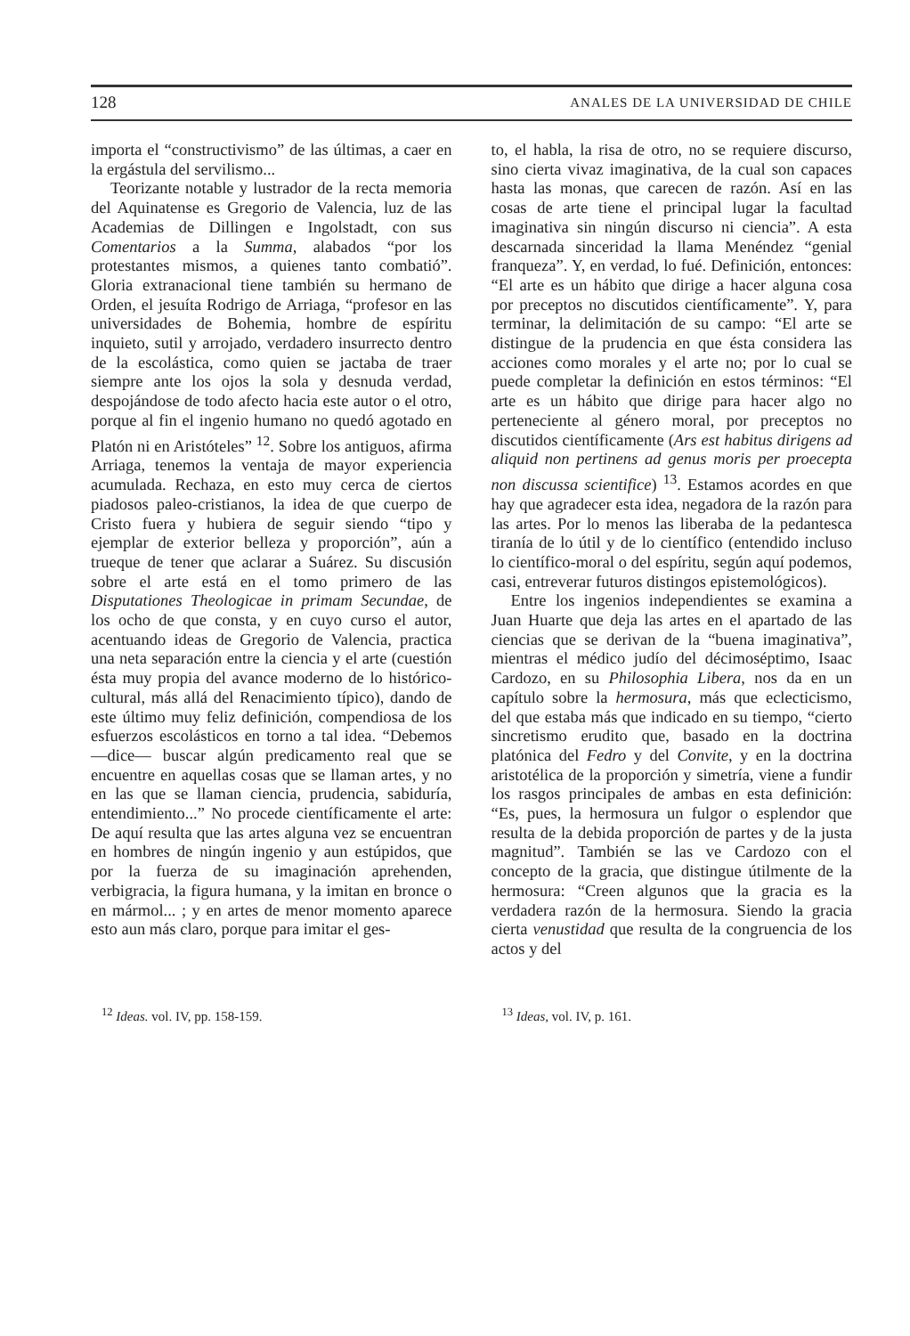128 ANALES DE LA UNIVERSIDAD DE CHILE
importa el “constructivismo” de las últimas, a caer en la ergástula del servilismo...
Teorizante notable y lustrador de la recta memoria del Aquinatense es Gregorio de Valencia, luz de las Academias de Dillingen e Ingolstadt, con sus Comentarios a la Summa, alabados “por los protestantes mismos, a quienes tanto combatió”. Gloria extranacional tiene también su hermano de Orden, el jesuíta Rodrigo de Arriaga, “profesor en las universidades de Bohemia, hombre de espíritu inquieto, sutil y arrojado, verdadero insurrecto dentro de la escolástica, como quien se jactaba de traer siempre ante los ojos la sola y desnuda verdad, despojándose de todo afecto hacia este autor o el otro, porque al fin el ingenio humano no quedó agotado en Platón ni en Aristóteles” <sup>12</sup>. Sobre los antiguos, afirma Arriaga, tenemos la ventaja de mayor experiencia acumulada. Rechaza, en esto muy cerca de ciertos piadosos paleo-cristianos, la idea de que cuerpo de Cristo fuera y hubiera de seguir siendo “tipo y ejemplar de exterior belleza y proporción”, aún a trueque de tener que aclarar a Suárez. Su discusión sobre el arte está en el tomo primero de las Disputationes Theologicae in primam Secundae, de los ocho de que consta, y en cuyo curso el autor, acentuando ideas de Gregorio de Valencia, practica una neta separación entre la ciencia y el arte (cuestión ésta muy propia del avance moderno de lo histórico-cultural, más allá del Renacimiento típico), dando de este último muy feliz definición, compendiosa de los esfuerzos escolásticos en torno a tal idea. “Debemos —dice— buscar algún predicamento real que se encuentre en aquellas cosas que se llaman artes, y no en las que se llaman ciencia, prudencia, sabiduría, entendimiento...” No procede científicamente el arte: De aquí resulta que las artes alguna vez se encuentran en hombres de ningún ingenio y aun estúpidos, que por la fuerza de su imaginación aprehenden, verbigracia, la figura humana, y la imitan en bronce o en mármol... ; y en artes de menor momento aparece esto aun más claro, porque para imitar el ges-
to, el habla, la risa de otro, no se requiere discurso, sino cierta vivaz imaginativa, de la cual son capaces hasta las monas, que carecen de razón. Así en las cosas de arte tiene el principal lugar la facultad imaginativa sin ningún discurso ni ciencia”. A esta descarnada sinceridad la llama Menéndez “genial franqueza”. Y, en verdad, lo fué. Definición, entonces: “El arte es un hábito que dirige a hacer alguna cosa por preceptos no discutidos científicamente”. Y, para terminar, la delimitación de su campo: “El arte se distingue de la prudencia en que ésta considera las acciones como morales y el arte no; por lo cual se puede completar la definición en estos términos: “El arte es un hábito que dirige para hacer algo no perteneciente al género moral, por preceptos no discutidos científicamente (Ars est habitus dirigens ad aliquid non pertinens ad genus moris per proecepta non discussa scientifice) <sup>13</sup>. Estamos acordes en que hay que agradecer esta idea, negadora de la razón para las artes. Por lo menos las liberaba de la pedantesca tiranía de lo útil y de lo científico (entendido incluso lo científico-moral o del espíritu, según aquí podemos, casi, entreverar futuros distingos epistemológicos).
Entre los ingenios independientes se examina a Juan Huarte que deja las artes en el apartado de las ciencias que se derivan de la “buena imaginativa”, mientras el médico judío del décimoséptimo, Isaac Cardozo, en su Philosophia Libera, nos da en un capítulo sobre la hermosura, más que eclecticismo, del que estaba más que indicado en su tiempo, “cierto sincretismo erudito que, basado en la doctrina platónica del Fedro y del Convite, y en la doctrina aristotélica de la proporción y simetría, viene a fundir los rasgos principales de ambas en esta definición: “Es, pues, la hermosura un fulgor o esplendor que resulta de la debida proporción de partes y de la justa magnitud”. También se las ve Cardozo con el concepto de la gracia, que distingue útilmente de la hermosura: “Creen algunos que la gracia es la verdadera razón de la hermosura. Siendo la gracia cierta venustidad que resulta de la congruencia de los actos y del
<sup>12</sup> Ideas. vol. IV, pp. 158-159.
<sup>13</sup> Ideas, vol. IV, p. 161.